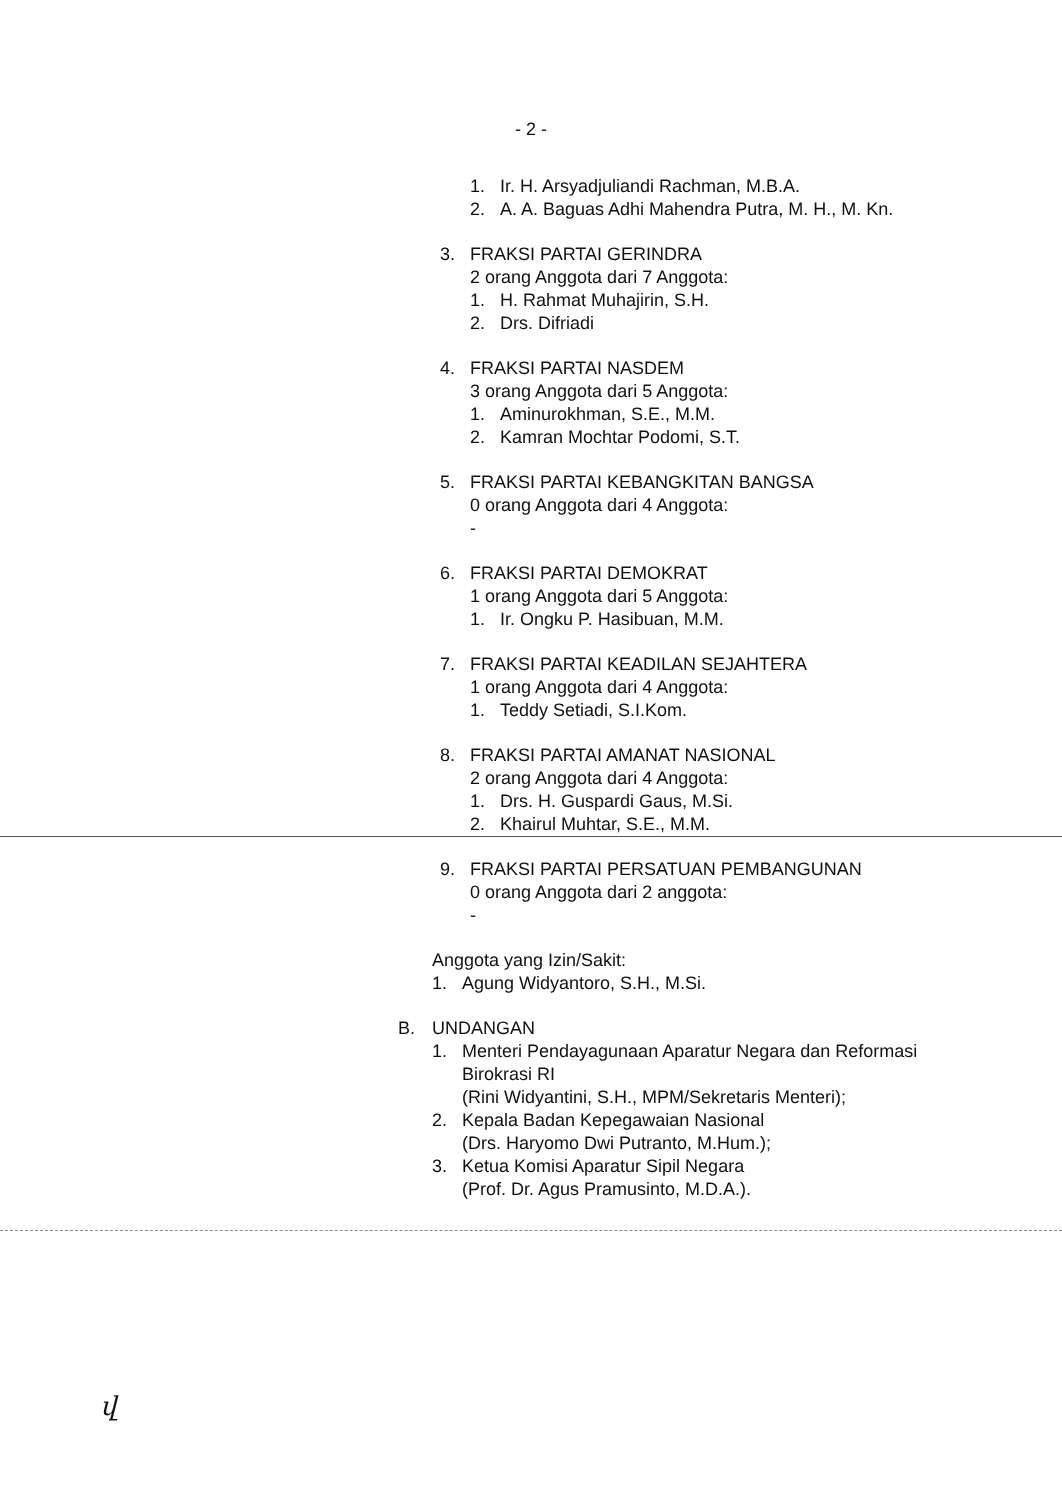- 2 -
1. Ir. H. Arsyadjuliandi Rachman, M.B.A.
2. A. A. Baguas Adhi Mahendra Putra, M. H., M. Kn.
3. FRAKSI PARTAI GERINDRA
2 orang Anggota dari 7 Anggota:
1. H. Rahmat Muhajirin, S.H.
2. Drs. Difriadi
4. FRAKSI PARTAI NASDEM
3 orang Anggota dari 5 Anggota:
1. Aminurokhman, S.E., M.M.
2. Kamran Mochtar Podomi, S.T.
5. FRAKSI PARTAI KEBANGKITAN BANGSA
0 orang Anggota dari 4 Anggota:
-
6. FRAKSI PARTAI DEMOKRAT
1 orang Anggota dari 5 Anggota:
1. Ir. Ongku P. Hasibuan, M.M.
7. FRAKSI PARTAI KEADILAN SEJAHTERA
1 orang Anggota dari 4 Anggota:
1. Teddy Setiadi, S.I.Kom.
8. FRAKSI PARTAI AMANAT NASIONAL
2 orang Anggota dari 4 Anggota:
1. Drs. H. Guspardi Gaus, M.Si.
2. Khairul Muhtar, S.E., M.M.
9. FRAKSI PARTAI PERSATUAN PEMBANGUNAN
0 orang Anggota dari 2 anggota:
-
Anggota yang Izin/Sakit:
1. Agung Widyantoro, S.H., M.Si.
B. UNDANGAN
1. Menteri Pendayagunaan Aparatur Negara dan Reformasi Birokrasi RI
(Rini Widyantini, S.H., MPM/Sekretaris Menteri);
2. Kepala Badan Kepegawaian Nasional
(Drs. Haryomo Dwi Putranto, M.Hum.);
3. Ketua Komisi Aparatur Sipil Negara
(Prof. Dr. Agus Pramusinto, M.D.A.).
վ